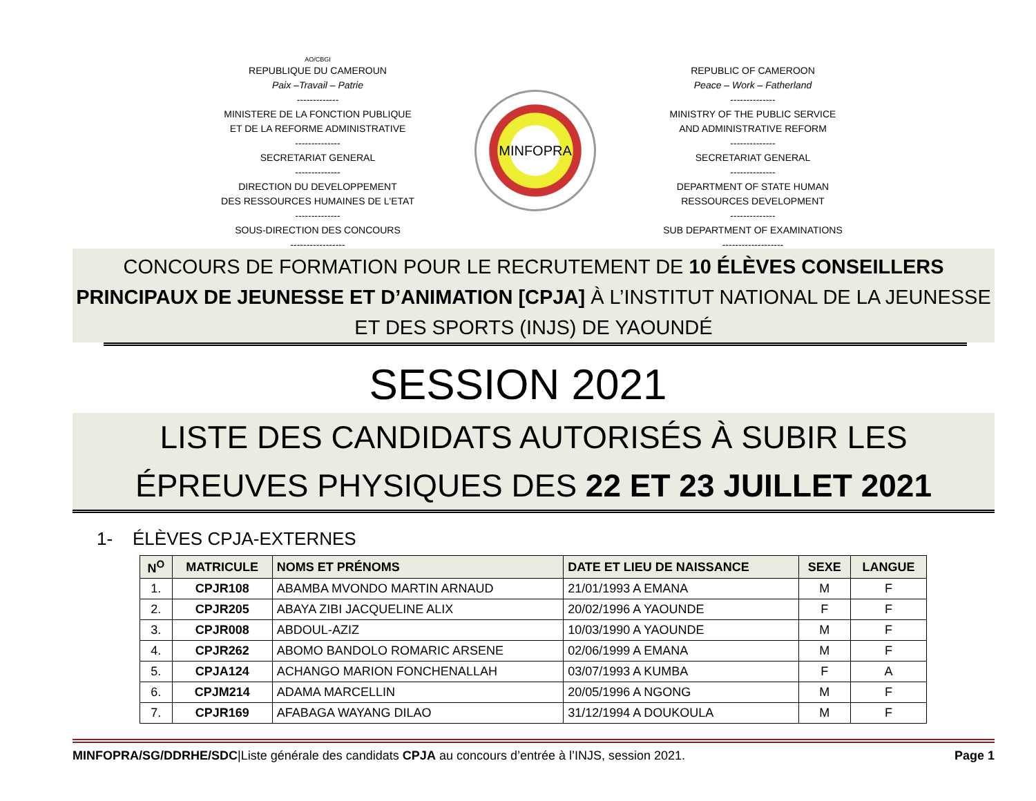AO/CBGI
REPUBLIQUE DU CAMEROUN
Paix –Travail – Patrie
-------------
MINISTERE DE LA FONCTION PUBLIQUE
ET DE LA REFORME ADMINISTRATIVE
--------------
SECRETARIAT GENERAL
--------------
DIRECTION DU DEVELOPPEMENT
DES RESSOURCES HUMAINES DE L'ETAT
--------------
SOUS-DIRECTION DES CONCOURS
-----------------
MINFOPRA
REPUBLIC OF CAMEROON
Peace – Work – Fatherland
--------------
MINISTRY OF THE PUBLIC SERVICE
AND ADMINISTRATIVE REFORM
--------------
SECRETARIAT GENERAL
--------------
DEPARTMENT OF STATE HUMAN
RESSOURCES DEVELOPMENT
--------------
SUB DEPARTMENT OF EXAMINATIONS
-------------------
CONCOURS DE FORMATION POUR LE RECRUTEMENT DE 10 ÉLÈVES CONSEILLERS PRINCIPAUX DE JEUNESSE ET D’ANIMATION [CPJA] À L’INSTITUT NATIONAL DE LA JEUNESSE ET DES SPORTS (INJS) DE YAOUNDÉ
SESSION 2021
LISTE DES CANDIDATS AUTORISÉS À SUBIR LES ÉPREUVES PHYSIQUES DES 22 ET 23 JUILLET 2021
1- ÉLÈVES CPJA-EXTERNES
| N<sup>O</sup> | MATRICULE | NOMS ET PRÉNOMS | DATE ET LIEU DE NAISSANCE | SEXE | LANGUE |
| --- | --- | --- | --- | --- | --- |
| 1. | CPJR108 | ABAMBA MVONDO MARTIN ARNAUD | 21/01/1993 A EMANA | M | F |
| 2. | CPJR205 | ABAYA ZIBI JACQUELINE ALIX | 20/02/1996 A YAOUNDE | F | F |
| 3. | CPJR008 | ABDOUL-AZIZ | 10/03/1990 A YAOUNDE | M | F |
| 4. | CPJR262 | ABOMO BANDOLO ROMARIC ARSENE | 02/06/1999 A EMANA | M | F |
| 5. | CPJA124 | ACHANGO MARION FONCHENALLAH | 03/07/1993 A KUMBA | F | A |
| 6. | CPJM214 | ADAMA MARCELLIN | 20/05/1996 A NGONG | M | F |
| 7. | CPJR169 | AFABAGA WAYANG DILAO | 31/12/1994 A DOUKOULA | M | F |
MINFOPRA/SG/DDRHE/SDC|Liste générale des candidats CPJA au concours d’entrée à l’INJS, session 2021. Page 1